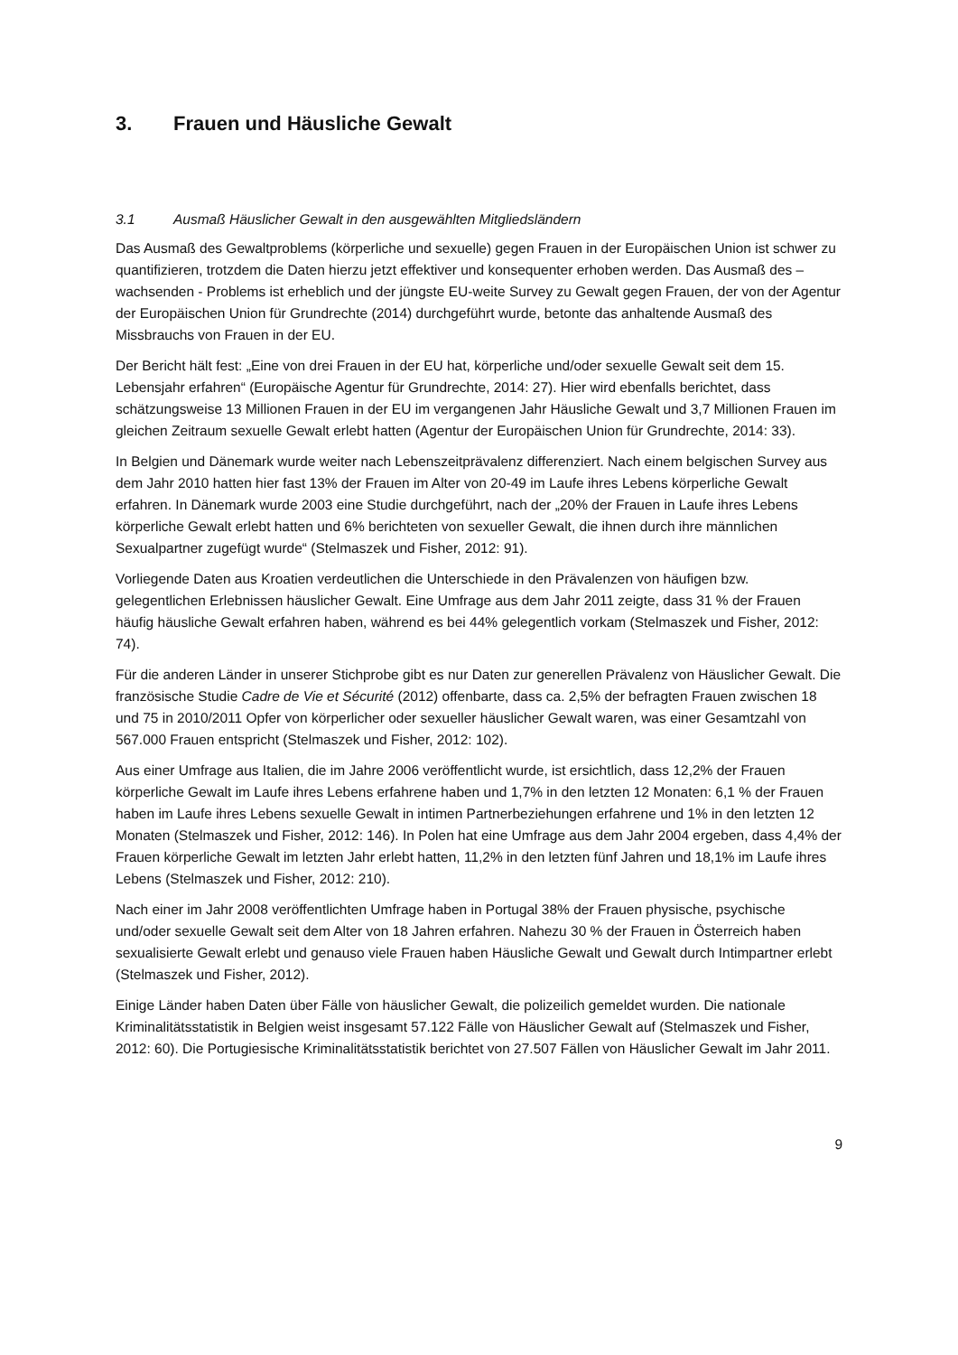3. Frauen und Häusliche Gewalt
3.1 Ausmaß Häuslicher Gewalt in den ausgewählten Mitgliedsländern
Das Ausmaß des Gewaltproblems (körperliche und sexuelle) gegen Frauen in der Europäischen Union ist schwer zu quantifizieren, trotzdem die Daten hierzu jetzt effektiver und konsequenter erhoben werden. Das Ausmaß des – wachsenden - Problems ist erheblich und der jüngste EU-weite Survey zu Gewalt gegen Frauen, der von der Agentur der Europäischen Union für Grundrechte (2014) durchgeführt wurde, betonte das anhaltende Ausmaß des Missbrauchs von Frauen in der EU.
Der Bericht hält fest: „Eine von drei Frauen in der EU hat, körperliche und/oder sexuelle Gewalt seit dem 15. Lebensjahr erfahren“ (Europäische Agentur für Grundrechte, 2014: 27). Hier wird ebenfalls berichtet, dass schätzungsweise 13 Millionen Frauen in der EU im vergangenen Jahr Häusliche Gewalt und 3,7 Millionen Frauen im gleichen Zeitraum sexuelle Gewalt erlebt hatten (Agentur der Europäischen Union für Grundrechte, 2014: 33).
In Belgien und Dänemark wurde weiter nach Lebenszeitprävalenz differenziert. Nach einem belgischen Survey aus dem Jahr 2010 hatten hier fast 13% der Frauen im Alter von 20-49 im Laufe ihres Lebens körperliche Gewalt erfahren. In Dänemark wurde 2003 eine Studie durchgeführt, nach der „20% der Frauen in Laufe ihres Lebens körperliche Gewalt erlebt hatten und 6% berichteten von sexueller Gewalt, die ihnen durch ihre männlichen Sexualpartner zugefügt wurde“ (Stelmaszek und Fisher, 2012: 91).
Vorliegende Daten aus Kroatien verdeutlichen die Unterschiede in den Prävalenzen von häufigen bzw. gelegentlichen Erlebnissen häuslicher Gewalt. Eine Umfrage aus dem Jahr 2011 zeigte, dass 31 % der Frauen häufig häusliche Gewalt erfahren haben, während es bei 44% gelegentlich vorkam (Stelmaszek und Fisher, 2012: 74).
Für die anderen Länder in unserer Stichprobe gibt es nur Daten zur generellen Prävalenz von Häuslicher Gewalt. Die französische Studie Cadre de Vie et Sécurité (2012) offenbarte, dass ca. 2,5% der befragten Frauen zwischen 18 und 75 in 2010/2011 Opfer von körperlicher oder sexueller häuslicher Gewalt waren, was einer Gesamtzahl von 567.000 Frauen entspricht (Stelmaszek und Fisher, 2012: 102).
Aus einer Umfrage aus Italien, die im Jahre 2006 veröffentlicht wurde, ist ersichtlich, dass 12,2% der Frauen körperliche Gewalt im Laufe ihres Lebens erfahrene haben und 1,7% in den letzten 12 Monaten: 6,1 % der Frauen haben im Laufe ihres Lebens sexuelle Gewalt in intimen Partnerbeziehungen erfahrene und 1% in den letzten 12 Monaten (Stelmaszek und Fisher, 2012: 146). In Polen hat eine Umfrage aus dem Jahr 2004 ergeben, dass 4,4% der Frauen körperliche Gewalt im letzten Jahr erlebt hatten, 11,2% in den letzten fünf Jahren und 18,1% im Laufe ihres Lebens (Stelmaszek und Fisher, 2012: 210).
Nach einer im Jahr 2008 veröffentlichten Umfrage haben in Portugal 38% der Frauen physische, psychische und/oder sexuelle Gewalt seit dem Alter von 18 Jahren erfahren. Nahezu 30 % der Frauen in Österreich haben sexualisierte Gewalt erlebt und genauso viele Frauen haben Häusliche Gewalt und Gewalt durch Intimpartner erlebt (Stelmaszek und Fisher, 2012).
Einige Länder haben Daten über Fälle von häuslicher Gewalt, die polizeilich gemeldet wurden. Die nationale Kriminalitätsstatistik in Belgien weist insgesamt 57.122 Fälle von Häuslicher Gewalt auf (Stelmaszek und Fisher, 2012: 60). Die Portugiesische Kriminalitätsstatistik berichtet von 27.507 Fällen von Häuslicher Gewalt im Jahr 2011.
9